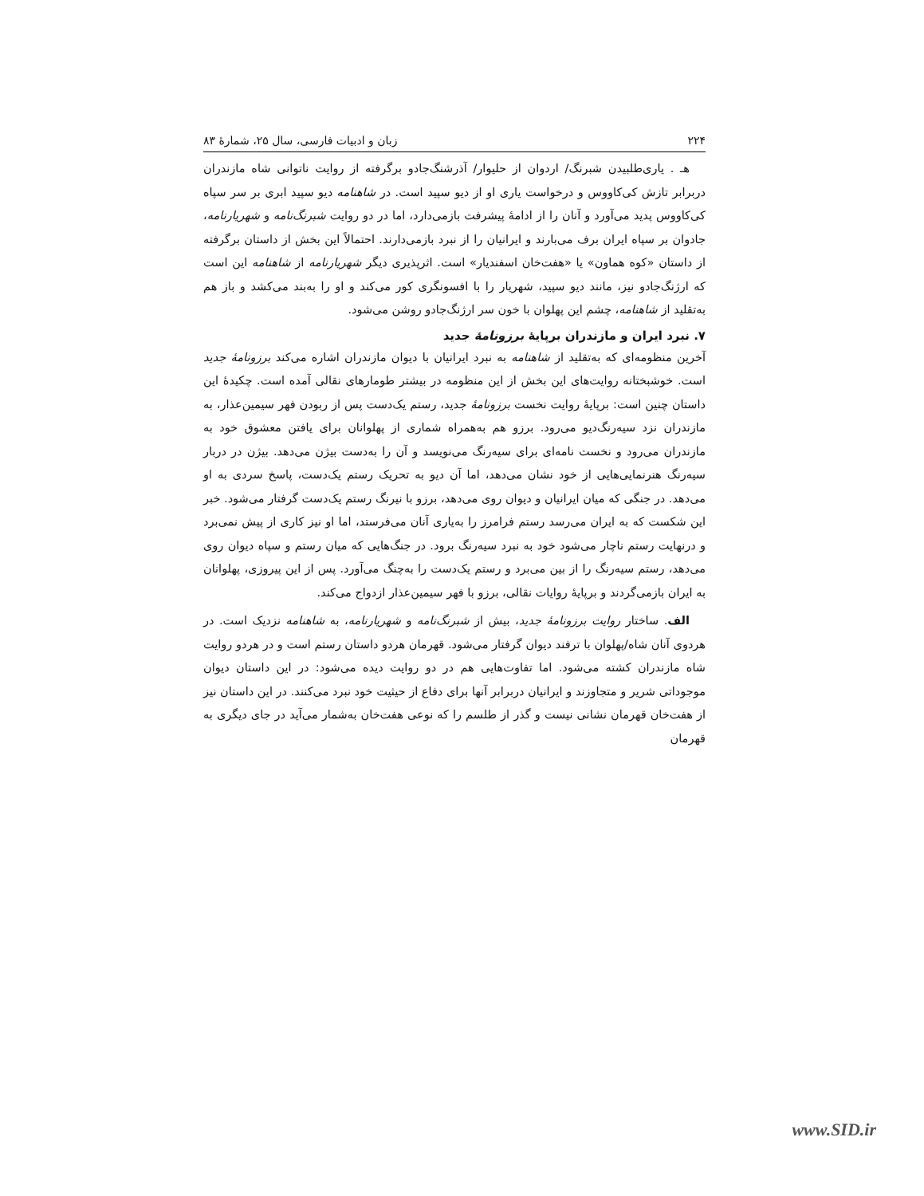۲۲۴ زبان و ادبیات فارسی، سال ۲۵، شمارهٔ ۸۳
هـ . یاری‌طلبیدن شبرنگ/ اردوان از حلیوار/ آذرشنگ‌جادو برگرفته از روایت ناتوانی شاه مازندران دربرابر تازش کی‌کاووس و درخواست یاری او از دیو سپید است. در شاهنامه دیو سپید ابری بر سر سپاه کی‌کاووس پدید می‌آورد و آنان را از ادامهٔ پیشرفت بازمی‌دارد، اما در دو روایت شبرنگ‌نامه و شهریارنامه، جادوان بر سپاه ایران برف می‌بارند و ایرانیان را از نبرد بازمی‌دارند. احتمالاً این بخش از داستان برگرفته از داستان «کوه هماون» یا «هفت‌خان اسفندیار» است. اثرپذیری دیگر شهریارنامه از شاهنامه این است که ارژنگ‌جادو نیز، مانند دیو سپید، شهریار را با افسونگری کور می‌کند و او را به‌بند می‌کشد و باز هم به‌تقلید از شاهنامه، چشم این پهلوان با خون سر ارژنگ‌جادو روشن می‌شود.
۷. نبرد ایران و مازندران برپایهٔ برزونامهٔ جدید
آخرین منظومه‌ای که به‌تقلید از شاهنامه به نبرد ایرانیان با دیوان مازندران اشاره می‌کند برزونامهٔ جدید است. خوشبختانه روایت‌های این بخش از این منظومه در بیشتر طومارهای نقالی آمده است. چکیدهٔ این داستان چنین است: برپایهٔ روایت نخست برزونامهٔ جدید، رستم یک‌دست پس از ربودن فهر سیمین‌عذار، به مازندران نزد سیه‌رنگ‌دیو می‌رود. برزو هم به‌همراه شماری از پهلوانان برای یافتن معشوق خود به مازندران می‌رود و نخست نامه‌ای برای سیه‌رنگ می‌نویسد و آن را به‌دست بیژن می‌دهد. بیژن در دربار سیه‌رنگ هنرنمایی‌هایی از خود نشان می‌دهد، اما آن دیو به تحریک رستم یک‌دست، پاسخ سردی به او می‌دهد. در جنگی که میان ایرانیان و دیوان روی می‌دهد، برزو با نیرنگ رستم یک‌دست گرفتار می‌شود. خبر این شکست که به ایران می‌رسد رستم فرامرز را به‌یاری آنان می‌فرستد، اما او نیز کاری از پیش نمی‌برد و درنهایت رستم ناچار می‌شود خود به نبرد سیه‌رنگ برود. در جنگ‌هایی که میان رستم و سپاه دیوان روی می‌دهد، رستم سیه‌رنگ را از بین می‌برد و رستم یک‌دست را به‌چنگ می‌آورد. پس از این پیروزی، پهلوانان به ایران بازمی‌گردند و برپایهٔ روایات نقالی، برزو با فهر سیمین‌عذار ازدواج می‌کند.
الف. ساختار روایت برزونامهٔ جدید، بیش از شبرنگ‌نامه و شهریارنامه، به شاهنامه نزدیک است. در هردوی آنان شاه/پهلوان با ترفند دیوان گرفتار می‌شود. قهرمان هردو داستان رستم است و در هردو روایت شاه مازندران کشته می‌شود. اما تفاوت‌هایی هم در دو روایت دیده می‌شود: در این داستان دیوان موجوداتی شریر و متجاوزند و ایرانیان دربرابر آنها برای دفاع از حیثیت خود نبرد می‌کنند. در این داستان نیز از هفت‌خان قهرمان نشانی نیست و گذر از طلسم را که نوعی هفت‌خان به‌شمار می‌آید در جای دیگری به قهرمان
www.SID.ir